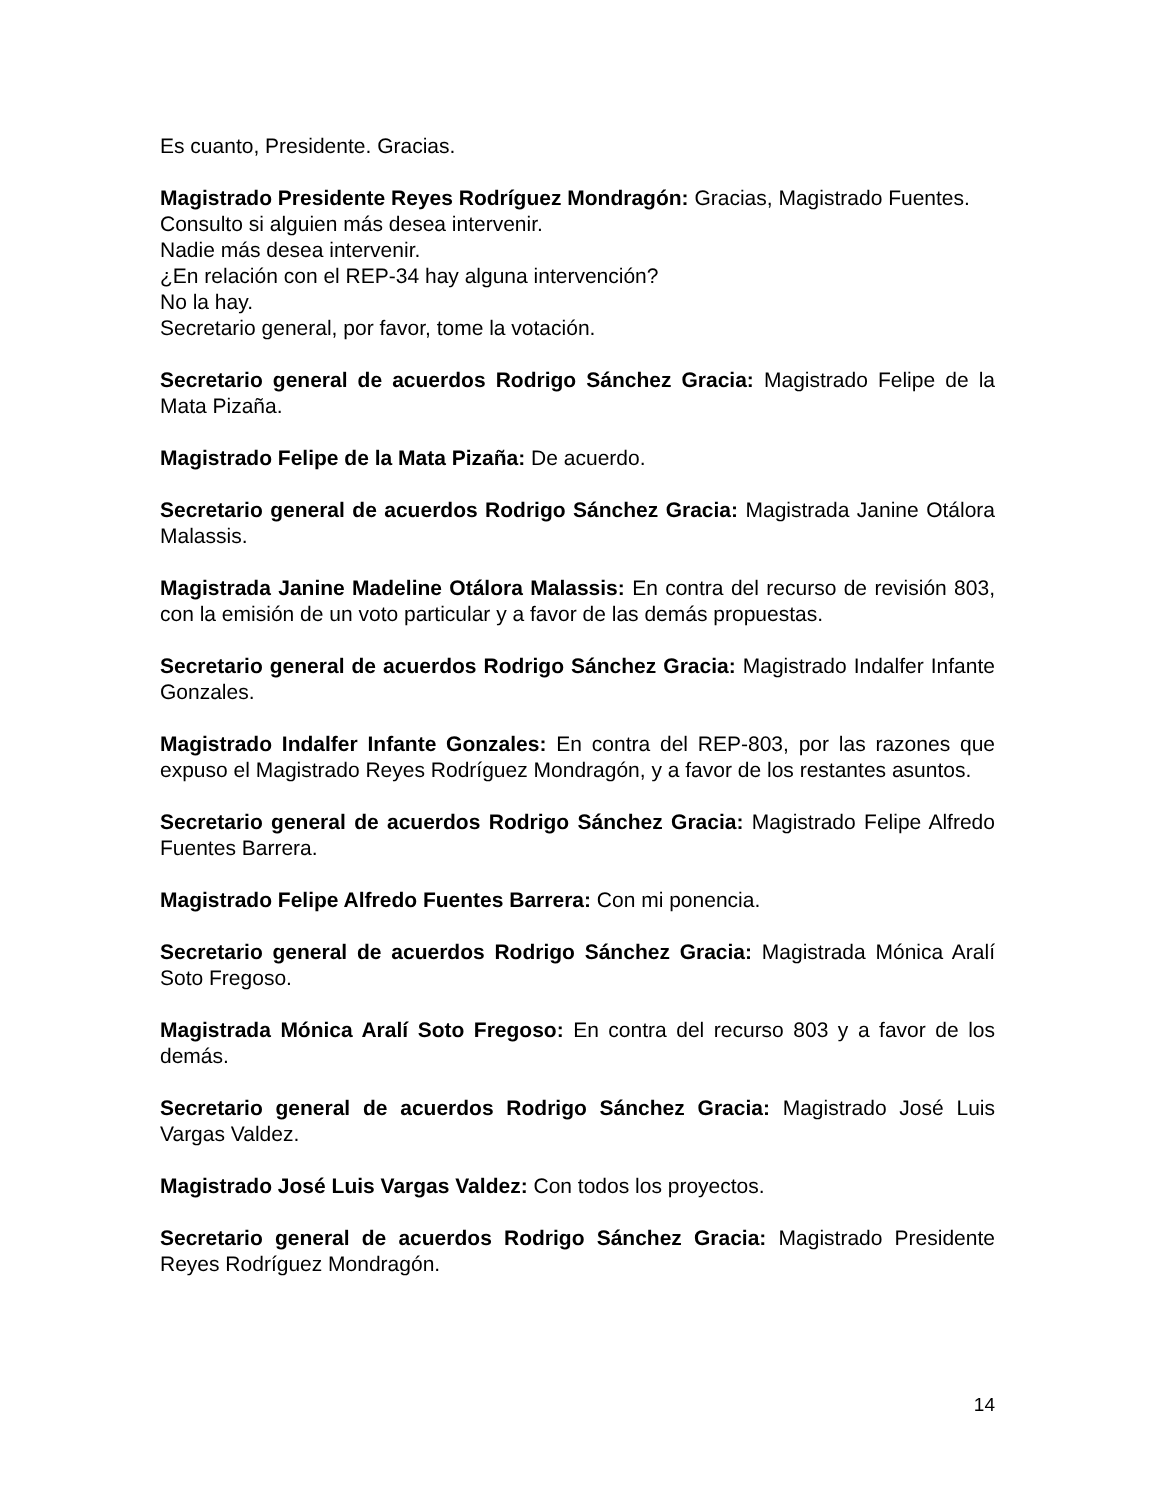Es cuanto, Presidente. Gracias.
Magistrado Presidente Reyes Rodríguez Mondragón: Gracias, Magistrado Fuentes.
Consulto si alguien más desea intervenir.
Nadie más desea intervenir.
¿En relación con el REP-34 hay alguna intervención?
No la hay.
Secretario general, por favor, tome la votación.
Secretario general de acuerdos Rodrigo Sánchez Gracia: Magistrado Felipe de la Mata Pizaña.
Magistrado Felipe de la Mata Pizaña: De acuerdo.
Secretario general de acuerdos Rodrigo Sánchez Gracia: Magistrada Janine Otálora Malassis.
Magistrada Janine Madeline Otálora Malassis: En contra del recurso de revisión 803, con la emisión de un voto particular y a favor de las demás propuestas.
Secretario general de acuerdos Rodrigo Sánchez Gracia: Magistrado Indalfer Infante Gonzales.
Magistrado Indalfer Infante Gonzales: En contra del REP-803, por las razones que expuso el Magistrado Reyes Rodríguez Mondragón, y a favor de los restantes asuntos.
Secretario general de acuerdos Rodrigo Sánchez Gracia: Magistrado Felipe Alfredo Fuentes Barrera.
Magistrado Felipe Alfredo Fuentes Barrera: Con mi ponencia.
Secretario general de acuerdos Rodrigo Sánchez Gracia: Magistrada Mónica Aralí Soto Fregoso.
Magistrada Mónica Aralí Soto Fregoso: En contra del recurso 803 y a favor de los demás.
Secretario general de acuerdos Rodrigo Sánchez Gracia: Magistrado José Luis Vargas Valdez.
Magistrado José Luis Vargas Valdez: Con todos los proyectos.
Secretario general de acuerdos Rodrigo Sánchez Gracia: Magistrado Presidente Reyes Rodríguez Mondragón.
14